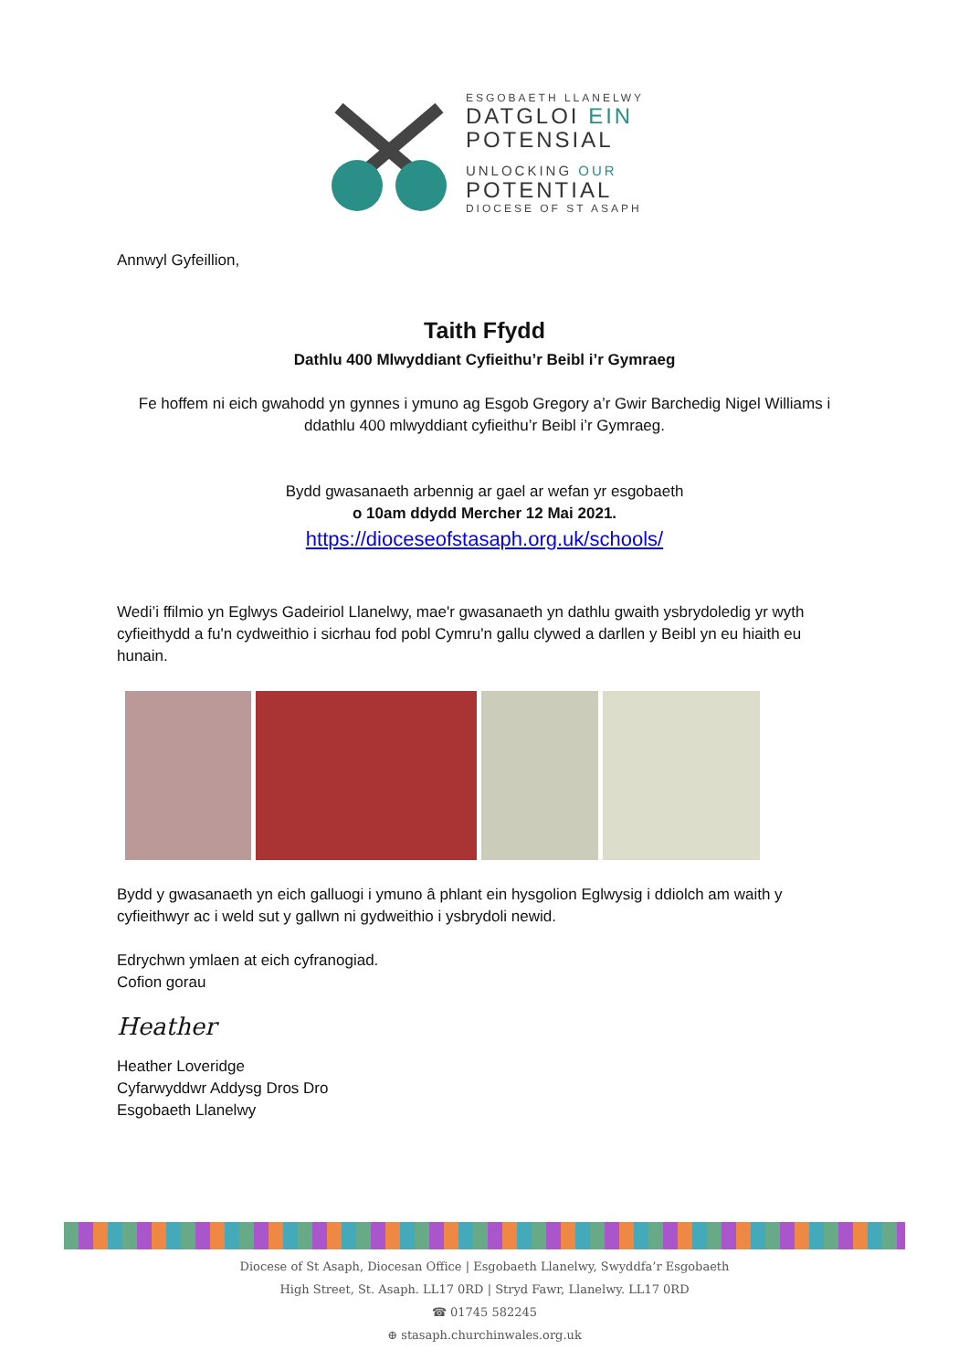ESGOBAETH LLANELWY
DATGLOI EIN
POTENSIAL
UNLOCKING OUR
POTENTIAL
DIOCESE OF ST ASAPH
Annwyl Gyfeillion,
Taith Ffydd
Dathlu 400 Mlwyddiant Cyfieithu’r Beibl i’r Gymraeg
Fe hoffem ni eich gwahodd yn gynnes i ymuno ag Esgob Gregory a’r Gwir Barchedig Nigel Williams i ddathlu 400 mlwyddiant cyfieithu’r Beibl i’r Gymraeg.
Bydd gwasanaeth arbennig ar gael ar wefan yr esgobaeth
o 10am ddydd Mercher 12 Mai 2021.
https://dioceseofstasaph.org.uk/schools/
Wedi’i ffilmio yn Eglwys Gadeiriol Llanelwy, mae'r gwasanaeth yn dathlu gwaith ysbrydoledig yr wyth cyfieithydd a fu'n cydweithio i sicrhau fod pobl Cymru'n gallu clywed a darllen y Beibl yn eu hiaith eu hunain.
Bydd y gwasanaeth yn eich galluogi i ymuno â phlant ein hysgolion Eglwysig i ddiolch am waith y cyfieithwyr ac i weld sut y gallwn ni gydweithio i ysbrydoli newid.
Edrychwn ymlaen at eich cyfranogiad.
Cofion gorau
Heather
Heather Loveridge
Cyfarwyddwr Addysg Dros Dro
Esgobaeth Llanelwy
Diocese of St Asaph, Diocesan Office | Esgobaeth Llanelwy, Swyddfa’r Esgobaeth
High Street, St. Asaph. LL17 0RD | Stryd Fawr, Llanelwy. LL17 0RD
☎ 01745 582245
⊕ stasaph.churchinwales.org.uk